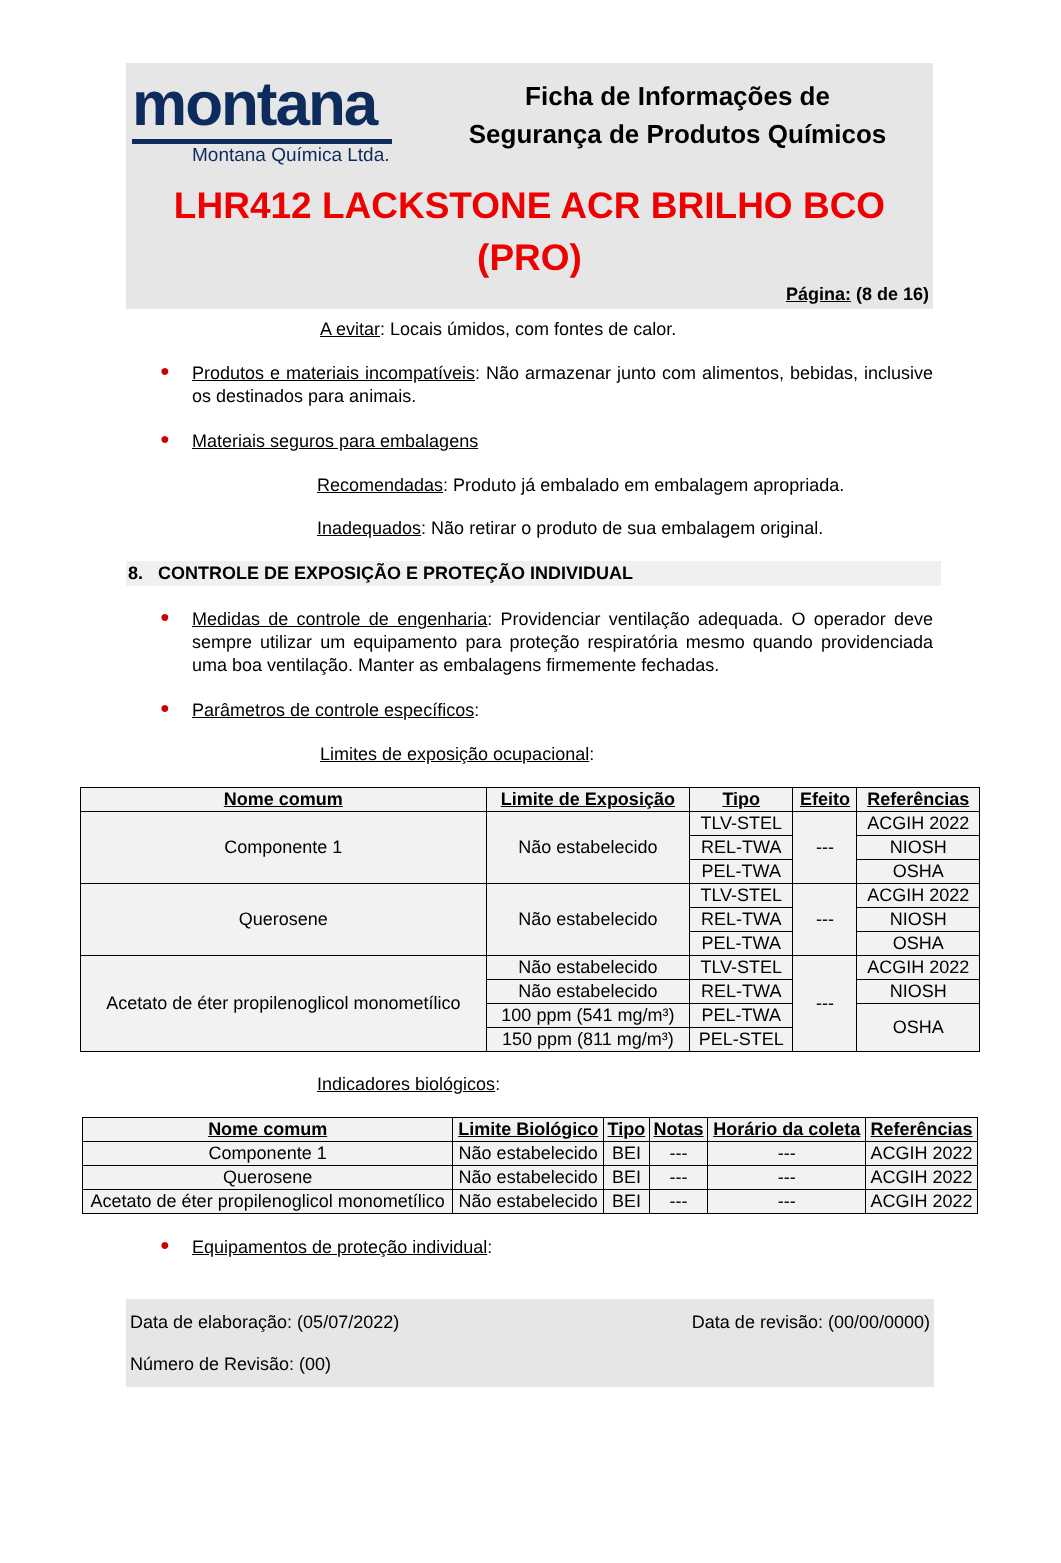montana
Montana Química Ltda.
Ficha de Informações de
Segurança de Produtos Químicos
LHR412 LACKSTONE ACR BRILHO BCO
(PRO)
Página: (8 de 16)
A evitar: Locais úmidos, com fontes de calor.
●
Produtos e materiais incompatíveis: Não armazenar junto com alimentos, bebidas, inclusive os destinados para animais.
●
Materiais seguros para embalagens
Recomendadas: Produto já embalado em embalagem apropriada.
Inadequados: Não retirar o produto de sua embalagem original.
8. CONTROLE DE EXPOSIÇÃO E PROTEÇÃO INDIVIDUAL
●
Medidas de controle de engenharia: Providenciar ventilação adequada. O operador deve sempre utilizar um equipamento para proteção respiratória mesmo quando providenciada uma boa ventilação. Manter as embalagens firmemente fechadas.
●
Parâmetros de controle específicos:
Limites de exposição ocupacional:
| Nome comum | Limite de Exposição | Tipo | Efeito | Referências |
| --- | --- | --- | --- | --- |
| Componente 1 | Não estabelecido | TLV-STEL | --- | ACGIH 2022 |
| | | REL-TWA | | NIOSH |
| | | PEL-TWA | | OSHA |
| Querosene | Não estabelecido | TLV-STEL | --- | ACGIH 2022 |
| | | REL-TWA | | NIOSH |
| | | PEL-TWA | | OSHA |
| Acetato de éter propilenoglicol monometílico | Não estabelecido | TLV-STEL | --- | ACGIH 2022 |
| | Não estabelecido | REL-TWA | | NIOSH |
| | 100 ppm (541 mg/m³) | PEL-TWA | | OSHA |
| | 150 ppm (811 mg/m³) | PEL-STEL | | |
Indicadores biológicos:
| Nome comum | Limite Biológico | Tipo | Notas | Horário da coleta | Referências |
| --- | --- | --- | --- | --- | --- |
| Componente 1 | Não estabelecido | BEI | --- | --- | ACGIH 2022 |
| Querosene | Não estabelecido | BEI | --- | --- | ACGIH 2022 |
| Acetato de éter propilenoglicol monometílico | Não estabelecido | BEI | --- | --- | ACGIH 2022 |
●
Equipamentos de proteção individual:
Data de elaboração: (05/07/2022) Data de revisão: (00/00/0000)
Número de Revisão: (00)